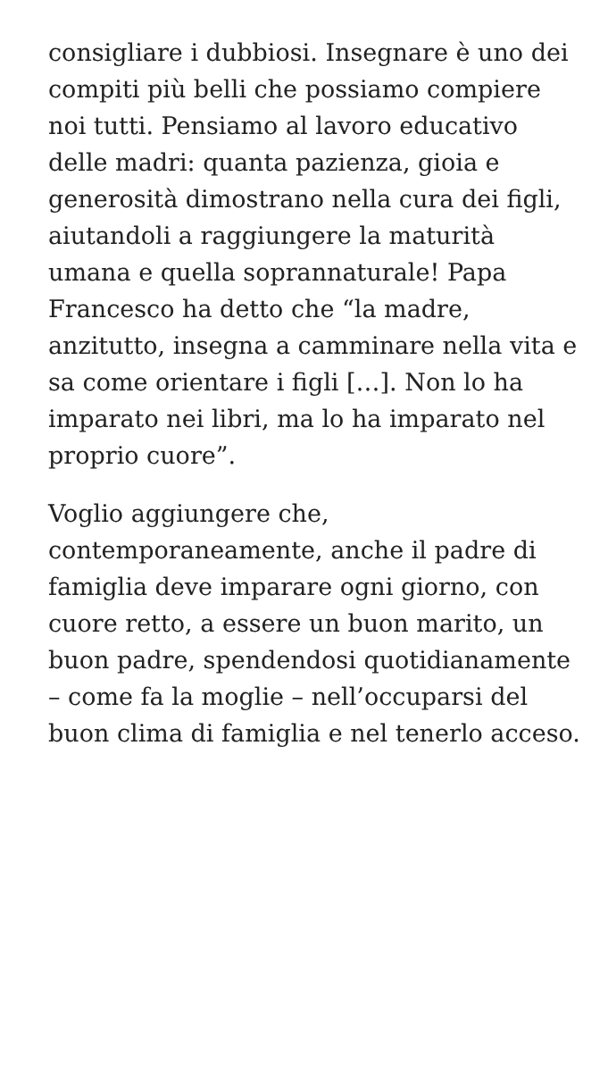consigliare i dubbiosi. Insegnare è uno dei compiti più belli che possiamo compiere noi tutti. Pensiamo al lavoro educativo delle madri: quanta pazienza, gioia e generosità dimostrano nella cura dei figli, aiutandoli a raggiungere la maturità umana e quella soprannaturale! Papa Francesco ha detto che “la madre, anzitutto, insegna a camminare nella vita e sa come orientare i figli […]. Non lo ha imparato nei libri, ma lo ha imparato nel proprio cuore”.
Voglio aggiungere che, contemporaneamente, anche il padre di famiglia deve imparare ogni giorno, con cuore retto, a essere un buon marito, un buon padre, spendendosi quotidianamente – come fa la moglie – nell’occuparsi del buon clima di famiglia e nel tenerlo acceso.